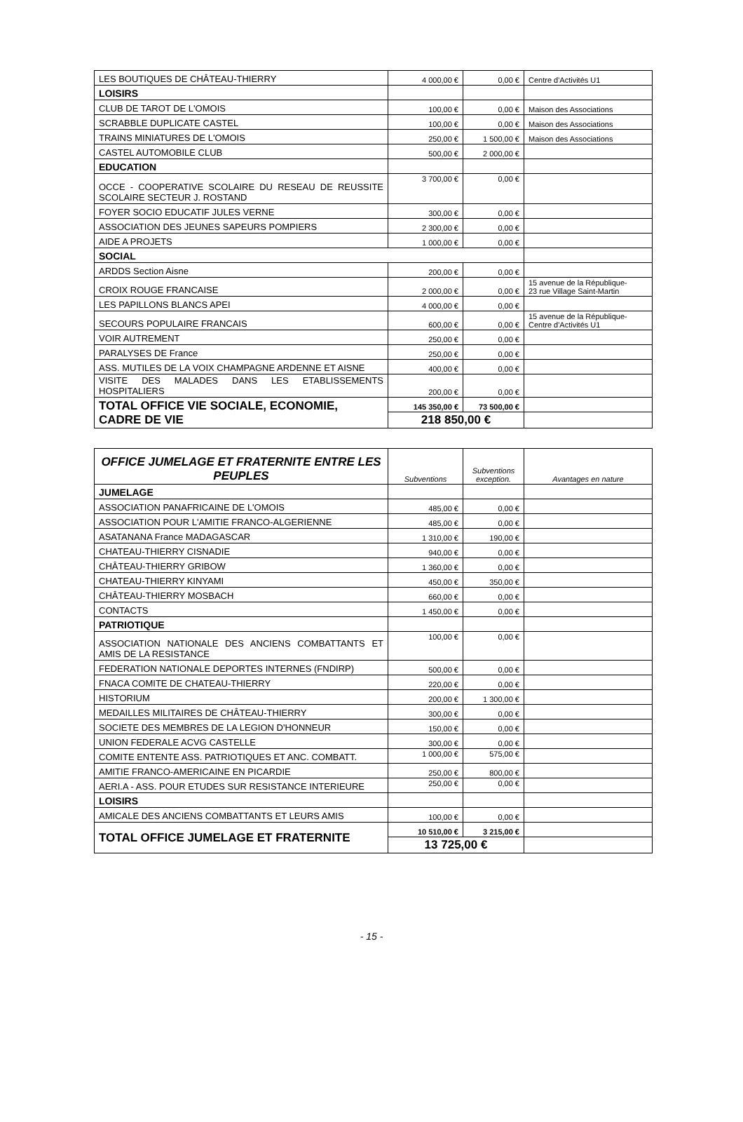| LES BOUTIQUES DE CHÂTEAU-THIERRY | 4 000,00 € | 0,00 € | Centre d'Activités U1 |
| LOISIRS | | | |
| CLUB DE TAROT DE L'OMOIS | 100,00 € | 0,00 € | Maison des Associations |
| SCRABBLE DUPLICATE CASTEL | 100,00 € | 0,00 € | Maison des Associations |
| TRAINS MINIATURES DE L'OMOIS | 250,00 € | 1 500,00 € | Maison des Associations |
| CASTEL AUTOMOBILE CLUB | 500,00 € | 2 000,00 € | |
| EDUCATION | | | |
| OCCE - COOPERATIVE SCOLAIRE DU RESEAU DE REUSSITE SCOLAIRE SECTEUR J. ROSTAND | 3 700,00 € | 0,00 € | |
| FOYER SOCIO EDUCATIF JULES VERNE | 300,00 € | 0,00 € | |
| ASSOCIATION DES JEUNES SAPEURS POMPIERS | 2 300,00 € | 0,00 € | |
| AIDE A PROJETS | 1 000,00 € | 0,00 € | |
| SOCIAL | | | |
| ARDDS Section Aisne | 200,00 € | 0,00 € | |
| CROIX ROUGE FRANCAISE | 2 000,00 € | 0,00 € | 15 avenue de la République- 23 rue Village Saint-Martin |
| LES PAPILLONS BLANCS APEI | 4 000,00 € | 0,00 € | |
| SECOURS POPULAIRE FRANCAIS | 600,00 € | 0,00 € | 15 avenue de la République- Centre d'Activités U1 |
| VOIR AUTREMENT | 250,00 € | 0,00 € | |
| PARALYSES DE France | 250,00 € | 0,00 € | |
| ASS. MUTILES DE LA VOIX CHAMPAGNE ARDENNE ET AISNE | 400,00 € | 0,00 € | |
| VISITE DES MALADES DANS LES ETABLISSEMENTS HOSPITALIERS | 200,00 € | 0,00 € | |
| TOTAL OFFICE VIE SOCIALE, ECONOMIE, CADRE DE VIE | 145 350,00 € | 73 500,00 € | |
| | 218 850,00 € | | |
| OFFICE JUMELAGE ET FRATERNITE ENTRE LES PEUPLES | Subventions | Subventions exception. | Avantages en nature |
| --- | --- | --- | --- |
| JUMELAGE | | | |
| ASSOCIATION PANAFRICAINE DE L'OMOIS | 485,00 € | 0,00 € | |
| ASSOCIATION POUR L'AMITIE FRANCO-ALGERIENNE | 485,00 € | 0,00 € | |
| ASATANANA France MADAGASCAR | 1 310,00 € | 190,00 € | |
| CHATEAU-THIERRY CISNADIE | 940,00 € | 0,00 € | |
| CHÂTEAU-THIERRY GRIBOW | 1 360,00 € | 0,00 € | |
| CHATEAU-THIERRY KINYAMI | 450,00 € | 350,00 € | |
| CHÂTEAU-THIERRY MOSBACH | 660,00 € | 0,00 € | |
| CONTACTS | 1 450,00 € | 0,00 € | |
| PATRIOTIQUE | | | |
| ASSOCIATION NATIONALE DES ANCIENS COMBATTANTS ET AMIS DE LA RESISTANCE | 100,00 € | 0,00 € | |
| FEDERATION NATIONALE DEPORTES INTERNES (FNDIRP) | 500,00 € | 0,00 € | |
| FNACA COMITE DE CHATEAU-THIERRY | 220,00 € | 0,00 € | |
| HISTORIUM | 200,00 € | 1 300,00 € | |
| MEDAILLES MILITAIRES DE CHÂTEAU-THIERRY | 300,00 € | 0,00 € | |
| SOCIETE DES MEMBRES DE LA LEGION D'HONNEUR | 150,00 € | 0,00 € | |
| UNION FEDERALE ACVG CASTELLE | 300,00 € | 0,00 € | |
| COMITE ENTENTE ASS. PATRIOTIQUES ET ANC. COMBATT. | 1 000,00 € | 575,00 € | |
| AMITIE FRANCO-AMERICAINE EN PICARDIE | 250,00 € | 800,00 € | |
| AERI.A - ASS. POUR ETUDES SUR RESISTANCE INTERIEURE | 250,00 € | 0,00 € | |
| LOISIRS | | | |
| AMICALE DES ANCIENS COMBATTANTS ET LEURS AMIS | 100,00 € | 0,00 € | |
| TOTAL OFFICE JUMELAGE ET FRATERNITE | 10 510,00 € | 3 215,00 € | |
| | 13 725,00 € | | |
- 15 -